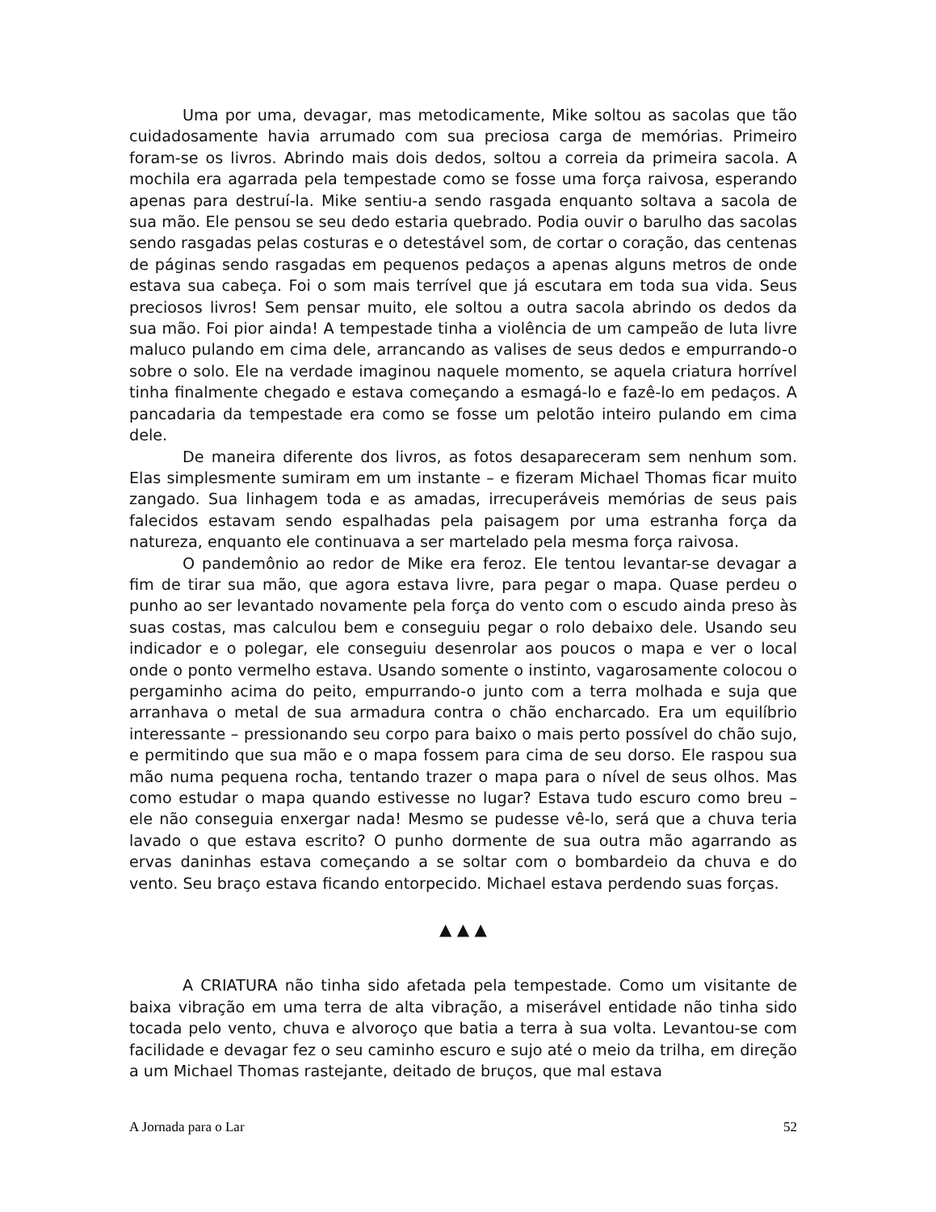Uma por uma, devagar, mas metodicamente, Mike soltou as sacolas que tão cuidadosamente havia arrumado com sua preciosa carga de memórias. Primeiro foram-se os livros. Abrindo mais dois dedos, soltou a correia da primeira sacola. A mochila era agarrada pela tempestade como se fosse uma força raivosa, esperando apenas para destruí-la. Mike sentiu-a sendo rasgada enquanto soltava a sacola de sua mão. Ele pensou se seu dedo estaria quebrado. Podia ouvir o barulho das sacolas sendo rasgadas pelas costuras e o detestável som, de cortar o coração, das centenas de páginas sendo rasgadas em pequenos pedaços a apenas alguns metros de onde estava sua cabeça. Foi o som mais terrível que já escutara em toda sua vida. Seus preciosos livros! Sem pensar muito, ele soltou a outra sacola abrindo os dedos da sua mão. Foi pior ainda! A tempestade tinha a violência de um campeão de luta livre maluco pulando em cima dele, arrancando as valises de seus dedos e empurrando-o sobre o solo. Ele na verdade imaginou naquele momento, se aquela criatura horrível tinha finalmente chegado e estava começando a esmagá-lo e fazê-lo em pedaços. A pancadaria da tempestade era como se fosse um pelotão inteiro pulando em cima dele.
De maneira diferente dos livros, as fotos desapareceram sem nenhum som. Elas simplesmente sumiram em um instante – e fizeram Michael Thomas ficar muito zangado. Sua linhagem toda e as amadas, irrecuperáveis memórias de seus pais falecidos estavam sendo espalhadas pela paisagem por uma estranha força da natureza, enquanto ele continuava a ser martelado pela mesma força raivosa.
O pandemônio ao redor de Mike era feroz. Ele tentou levantar-se devagar a fim de tirar sua mão, que agora estava livre, para pegar o mapa. Quase perdeu o punho ao ser levantado novamente pela força do vento com o escudo ainda preso às suas costas, mas calculou bem e conseguiu pegar o rolo debaixo dele. Usando seu indicador e o polegar, ele conseguiu desenrolar aos poucos o mapa e ver o local onde o ponto vermelho estava. Usando somente o instinto, vagarosamente colocou o pergaminho acima do peito, empurrando-o junto com a terra molhada e suja que arranhava o metal de sua armadura contra o chão encharcado. Era um equilíbrio interessante – pressionando seu corpo para baixo o mais perto possível do chão sujo, e permitindo que sua mão e o mapa fossem para cima de seu dorso. Ele raspou sua mão numa pequena rocha, tentando trazer o mapa para o nível de seus olhos. Mas como estudar o mapa quando estivesse no lugar? Estava tudo escuro como breu – ele não conseguia enxergar nada! Mesmo se pudesse vê-lo, será que a chuva teria lavado o que estava escrito? O punho dormente de sua outra mão agarrando as ervas daninhas estava começando a se soltar com o bombardeio da chuva e do vento. Seu braço estava ficando entorpecido. Michael estava perdendo suas forças.
▲ ▲ ▲
A CRIATURA não tinha sido afetada pela tempestade. Como um visitante de baixa vibração em uma terra de alta vibração, a miserável entidade não tinha sido tocada pelo vento, chuva e alvoroço que batia a terra à sua volta. Levantou-se com facilidade e devagar fez o seu caminho escuro e sujo até o meio da trilha, em direção a um Michael Thomas rastejante, deitado de bruços, que mal estava
A Jornada para o Lar 52